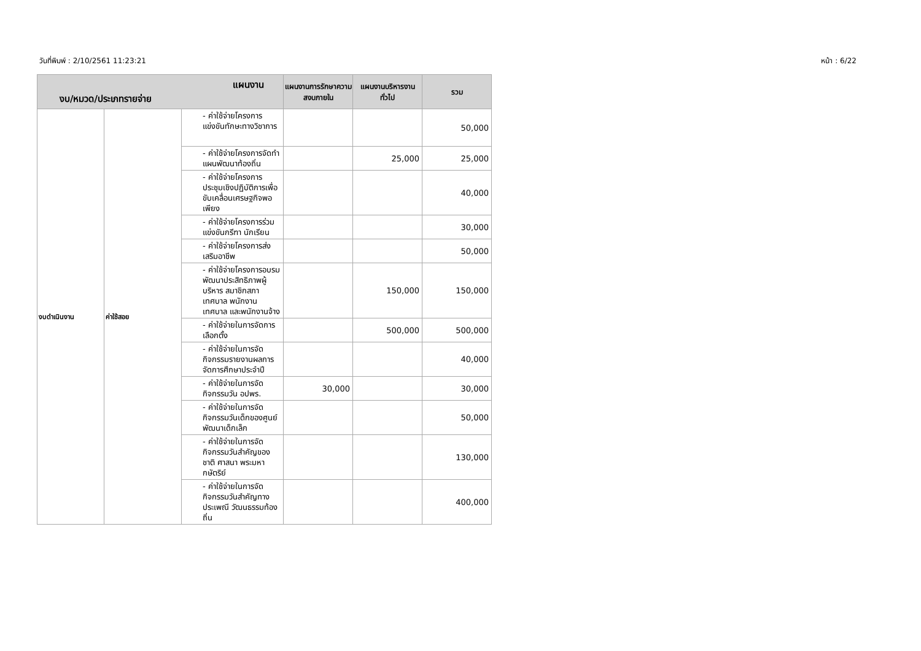วันที่พิมพ์ : 2/10/2561 11:23:21 หน้า : 6/22
| แผนงาน งบ/หมวด/ประเภทรายจ่าย | | | แผนงานการรักษาความสงบภายใน | แผนงานบริหารงานทั่วไป | รวม |
| --- | --- | --- | --- | --- | --- |
| งบดำเนินงาน | ค่าใช้สอย | - ค่าใช้จ่ายโครงการแข่งขันทักษะทางวิชาการ | | | 50,000 |
| | | - ค่าใช้จ่ายโครงการจัดทำแผนพัฒนาท้องถิ่น | | 25,000 | 25,000 |
| | | - ค่าใช้จ่ายโครงการประชุมเชิงปฏิบัติการเพื่อขับเคลื่อนเศรษฐกิจพอเพียง | | | 40,000 |
| | | - ค่าใช้จ่ายโครงการร่วมแข่งขันกรีฑา นักเรียน | | | 30,000 |
| | | - ค่าใช้จ่ายโครงการส่งเสริมอาชีพ | | | 50,000 |
| | | - ค่าใช้จ่ายโครงการอบรมพัฒนาประสิทธิภาพผู้บริหาร สมาชิกสภาเทศบาล พนักงานเทศบาล และพนักงานจ้าง | | 150,000 | 150,000 |
| | | - ค่าใช้จ่ายในการจัดการเลือกตั้ง | | 500,000 | 500,000 |
| | | - ค่าใช้จ่ายในการจัดกิจกรรมรายงานผลการจัดการศึกษาประจำปี | | | 40,000 |
| | | - ค่าใช้จ่ายในการจัดกิจกรรมวัน อปพร. | 30,000 | | 30,000 |
| | | - ค่าใช้จ่ายในการจัดกิจกรรมวันเด็กของศูนย์พัฒนาเด็กเล็ก | | | 50,000 |
| | | - ค่าใช้จ่ายในการจัดกิจกรรมวันสำคัญของชาติ ศาสนา พระมหากษัตริย์ | | | 130,000 |
| | | - ค่าใช้จ่ายในการจัดกิจกรรมวันสำคัญทางประเพณี วัฒนธรรมท้องถิ่น | | | 400,000 |